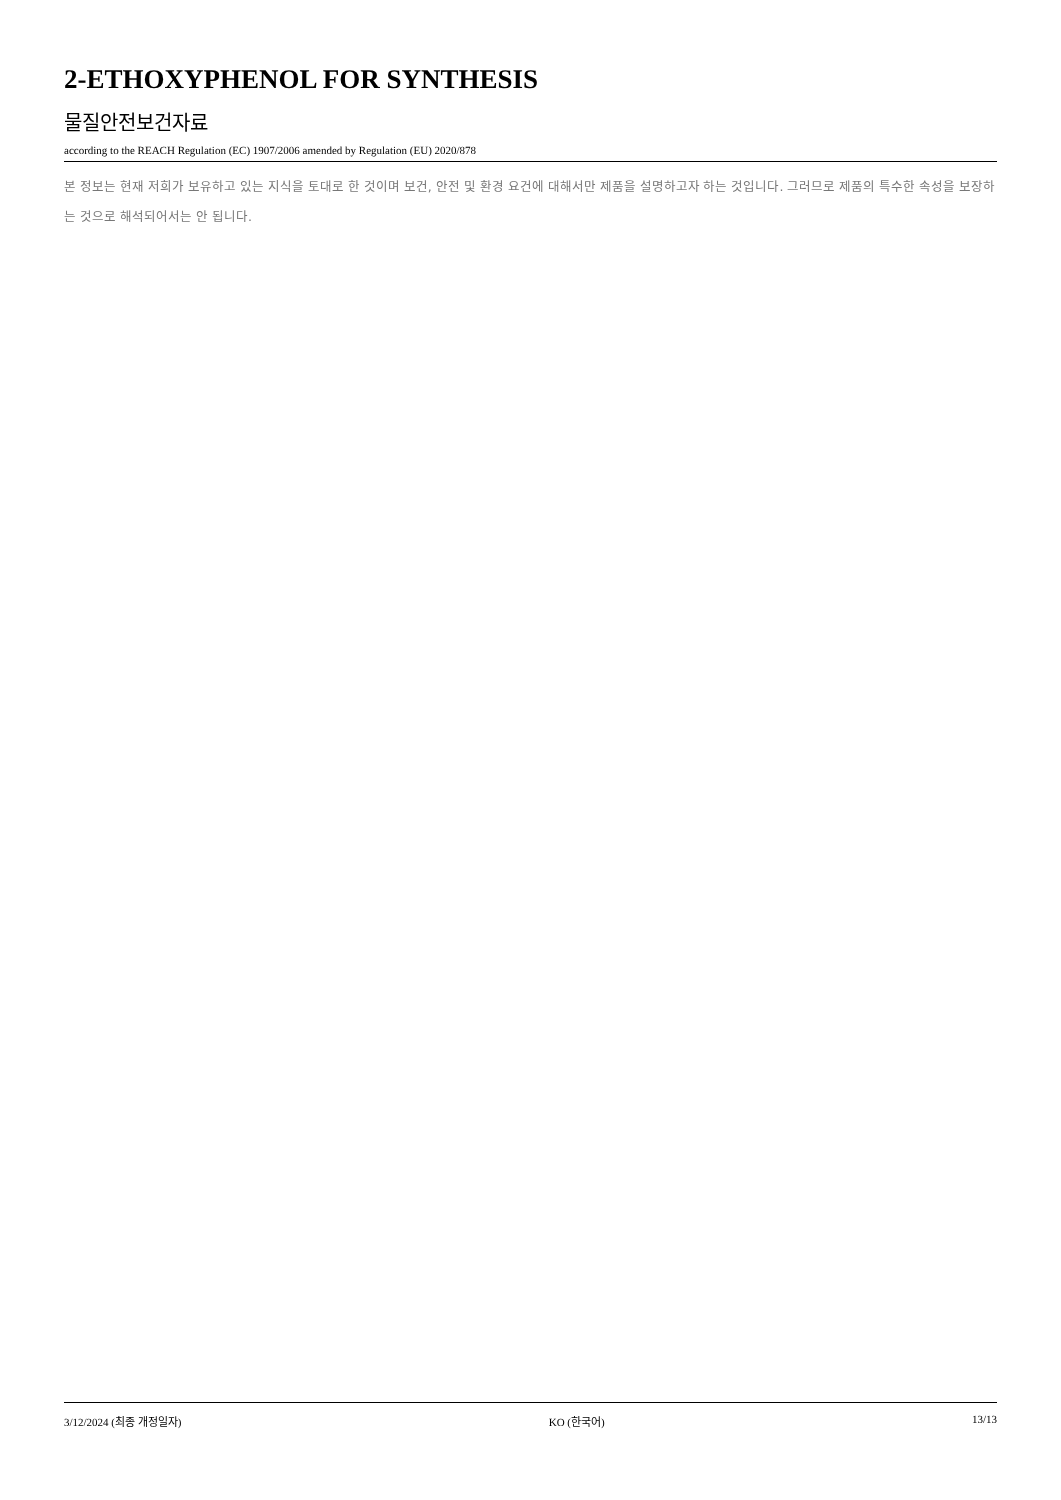2-ETHOXYPHENOL FOR SYNTHESIS
물질안전보건자료
according to the REACH Regulation (EC) 1907/2006 amended by Regulation (EU) 2020/878
본 정보는 현재 저희가 보유하고 있는 지식을 토대로 한 것이며 보건, 안전 및 환경 요건에 대해서만 제품을 설명하고자 하는 것입니다. 그러므로 제품의 특수한 속성을 보장하는 것으로 해석되어서는 안 됩니다.
3/12/2024 (최종 개정일자) KO (한국어) 13/13